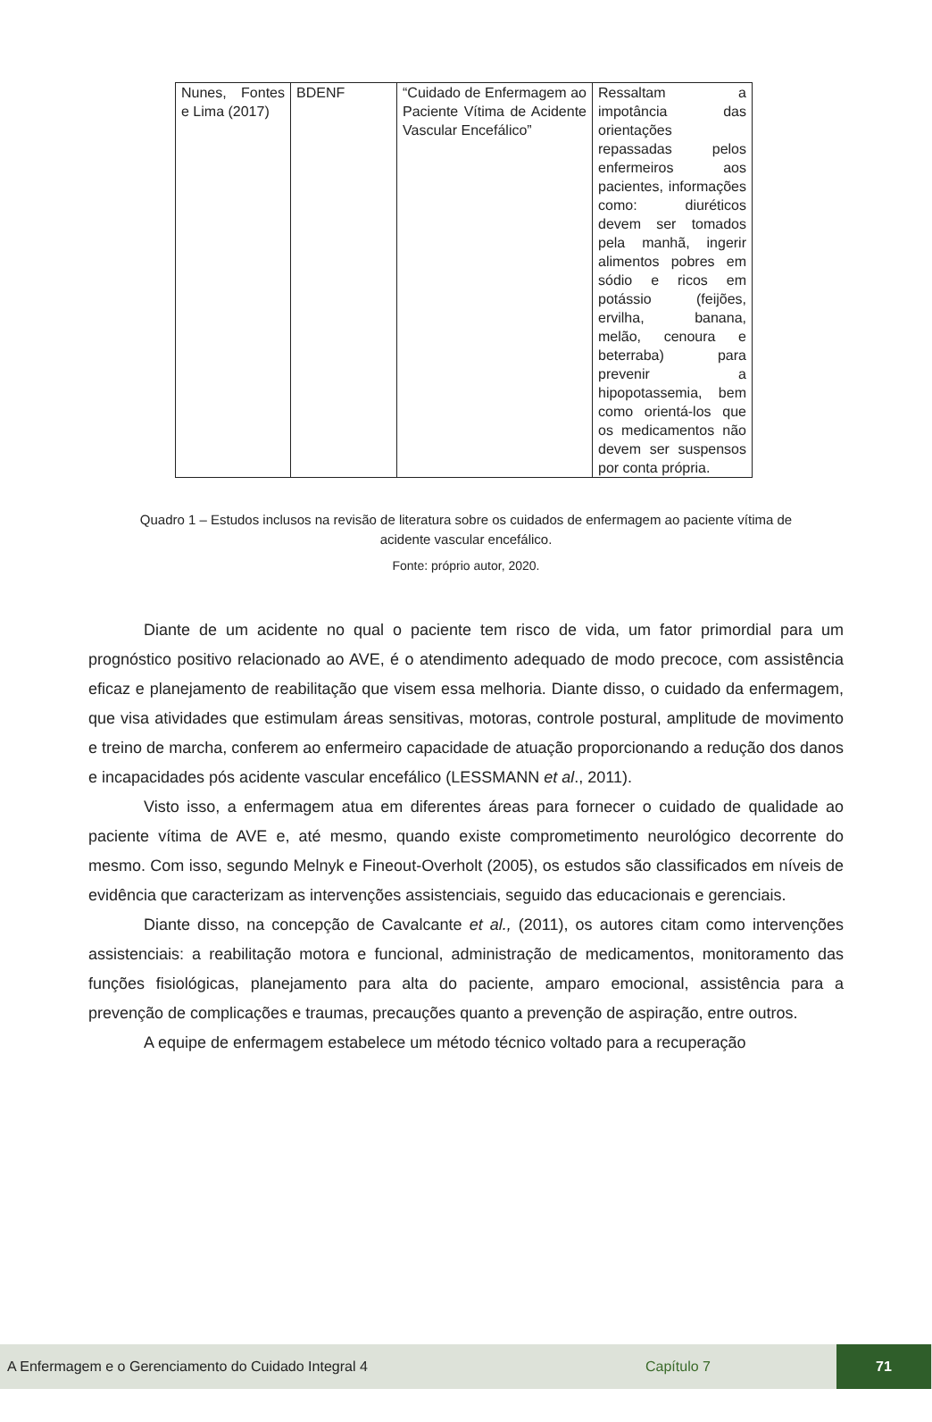| Nunes, Fontes e Lima (2017) | BDENF | “Cuidado de Enfermagem ao Paciente Vítima de Acidente Vascular Encefálico” | Ressaltam a impotância das orientações repassadas pelos enfermeiros aos pacientes, informações como: diuréticos devem ser tomados pela manhã, ingerir alimentos pobres em sódio e ricos em potássio (feijões, ervilha, banana, melão, cenoura e beterraba) para prevenir a hipopotassemia, bem como orientá-los que os medicamentos não devem ser suspensos por conta própria. |
Quadro 1 – Estudos inclusos na revisão de literatura sobre os cuidados de enfermagem ao paciente vítima de acidente vascular encefálico.
Fonte: próprio autor, 2020.
Diante de um acidente no qual o paciente tem risco de vida, um fator primordial para um prognóstico positivo relacionado ao AVE, é o atendimento adequado de modo precoce, com assistência eficaz e planejamento de reabilitação que visem essa melhoria. Diante disso, o cuidado da enfermagem, que visa atividades que estimulam áreas sensitivas, motoras, controle postural, amplitude de movimento e treino de marcha, conferem ao enfermeiro capacidade de atuação proporcionando a redução dos danos e incapacidades pós acidente vascular encefálico (LESSMANN et al., 2011).
Visto isso, a enfermagem atua em diferentes áreas para fornecer o cuidado de qualidade ao paciente vítima de AVE e, até mesmo, quando existe comprometimento neurológico decorrente do mesmo. Com isso, segundo Melnyk e Fineout-Overholt (2005), os estudos são classificados em níveis de evidência que caracterizam as intervenções assistenciais, seguido das educacionais e gerenciais.
Diante disso, na concepção de Cavalcante et al., (2011), os autores citam como intervenções assistenciais: a reabilitação motora e funcional, administração de medicamentos, monitoramento das funções fisiológicas, planejamento para alta do paciente, amparo emocional, assistência para a prevenção de complicações e traumas, precauções quanto a prevenção de aspiração, entre outros.
A equipe de enfermagem estabelece um método técnico voltado para a recuperação
A Enfermagem e o Gerenciamento do Cuidado Integral 4 Capítulo 7 71